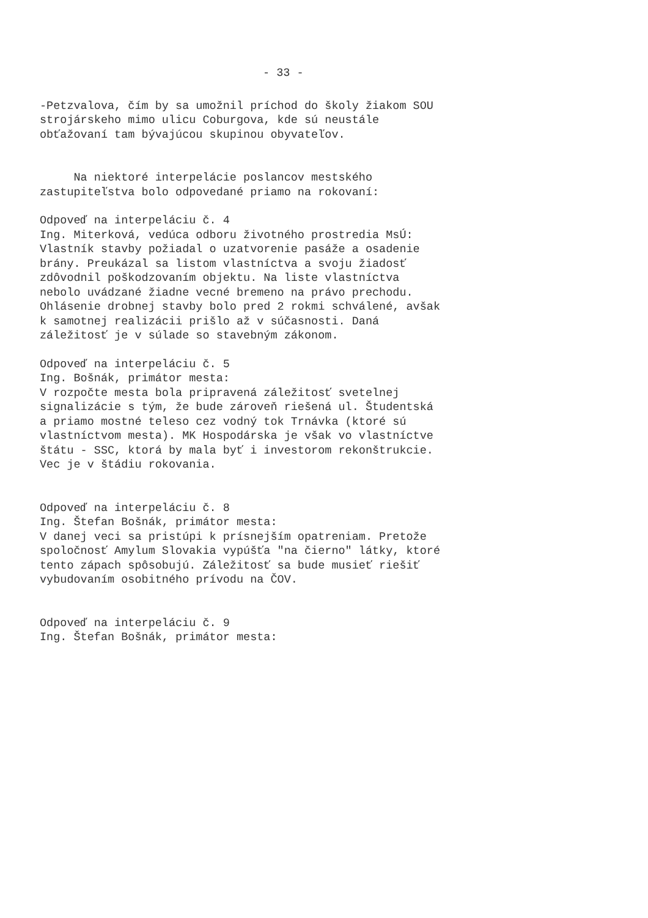- 33 -
-Petzvalova, čím by sa umožnil príchod do školy žiakom SOU strojárskeho mimo ulicu Coburgova, kde sú neustále obťažovaní tam bývajúcou skupinou obyvateľov.
Na niektoré interpelácie poslancov mestského zastupiteľstva bolo odpovedané priamo na rokovaní:
Odpoveď na interpeláciu č. 4 Ing. Miterková, vedúca odboru životného prostredia MsÚ: Vlastník stavby požiadal o uzatvorenie pasáže a osadenie brány. Preukázal sa listom vlastníctva a svoju žiadosť zdôvodnil poškodzovaním objektu. Na liste vlastníctva nebolo uvádzané žiadne vecné bremeno na právo prechodu. Ohlásenie drobnej stavby bolo pred 2 rokmi schválené, avšak k samotnej realizácii prišlo až v súčasnosti. Daná záležitosť je v súlade so stavebným zákonom.
Odpoveď na interpeláciu č. 5 Ing. Bošnák, primátor mesta: V rozpočte mesta bola pripravená záležitosť svetelnej signalizácie s tým, že bude zároveň riešená ul. Študentská a priamo mostné teleso cez vodný tok Trnávka (ktoré sú vlastníctvom mesta). MK Hospodárska je však vo vlastníctve štátu - SSC, ktorá by mala byť i investorom rekonštrukcie. Vec je v štádiu rokovania.
Odpoveď na interpeláciu č. 8 Ing. Štefan Bošnák, primátor mesta: V danej veci sa pristúpi k prísnejším opatreniam. Pretože spoločnosť Amylum Slovakia vypúšťa "na čierno" látky, ktoré tento zápach spôsobujú. Záležitosť sa bude musieť riešiť vybudovaním osobitného prívodu na ČOV.
Odpoveď na interpeláciu č. 9 Ing. Štefan Bošnák, primátor mesta: